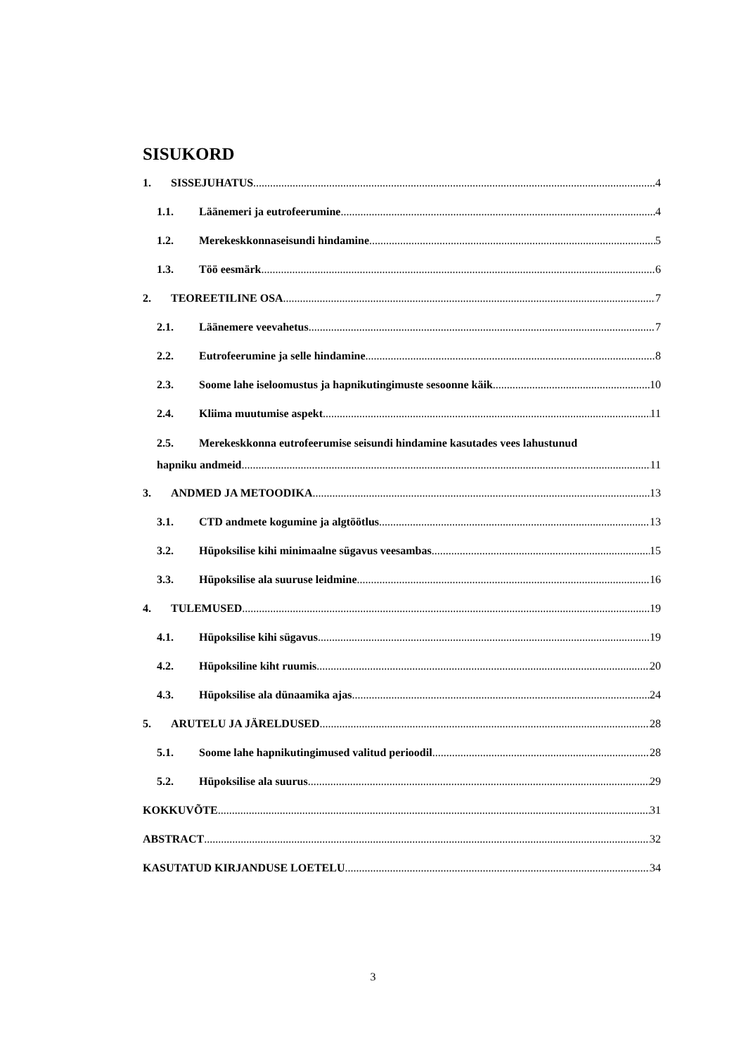SISUKORD
1. SISSEJUHATUS 4
1.1. Läänemeri ja eutrofeerumine 4
1.2. Merekeskkonnaseisundi hindamine 5
1.3. Töö eesmärk 6
2. TEOREETILINE OSA 7
2.1. Läänemere veevahetus 7
2.2. Eutrofeerumine ja selle hindamine 8
2.3. Soome lahe iseloomustus ja hapnikutingimuste sesoonne käik 10
2.4. Kliima muutumise aspekt 11
2.5. Merekeskkonna eutrofeerumise seisundi hindamine kasutades vees lahustunud
hapniku andmeid 11
3. ANDMED JA METOODIKA 13
3.1. CTD andmete kogumine ja algtöötlus 13
3.2. Hüpoksilise kihi minimaalne sügavus veesambas 15
3.3. Hüpoksilise ala suuruse leidmine 16
4. TULEMUSED 19
4.1. Hüpoksilise kihi sügavus 19
4.2. Hüpoksiline kiht ruumis 20
4.3. Hüpoksilise ala dünaamika ajas 24
5. ARUTELU JA JÄRELDUSED 28
5.1. Soome lahe hapnikutingimused valitud perioodil 28
5.2. Hüpoksilise ala suurus 29
KOKKUVÕTE 31
ABSTRACT 32
KASUTATUD KIRJANDUSE LOETELU 34
3